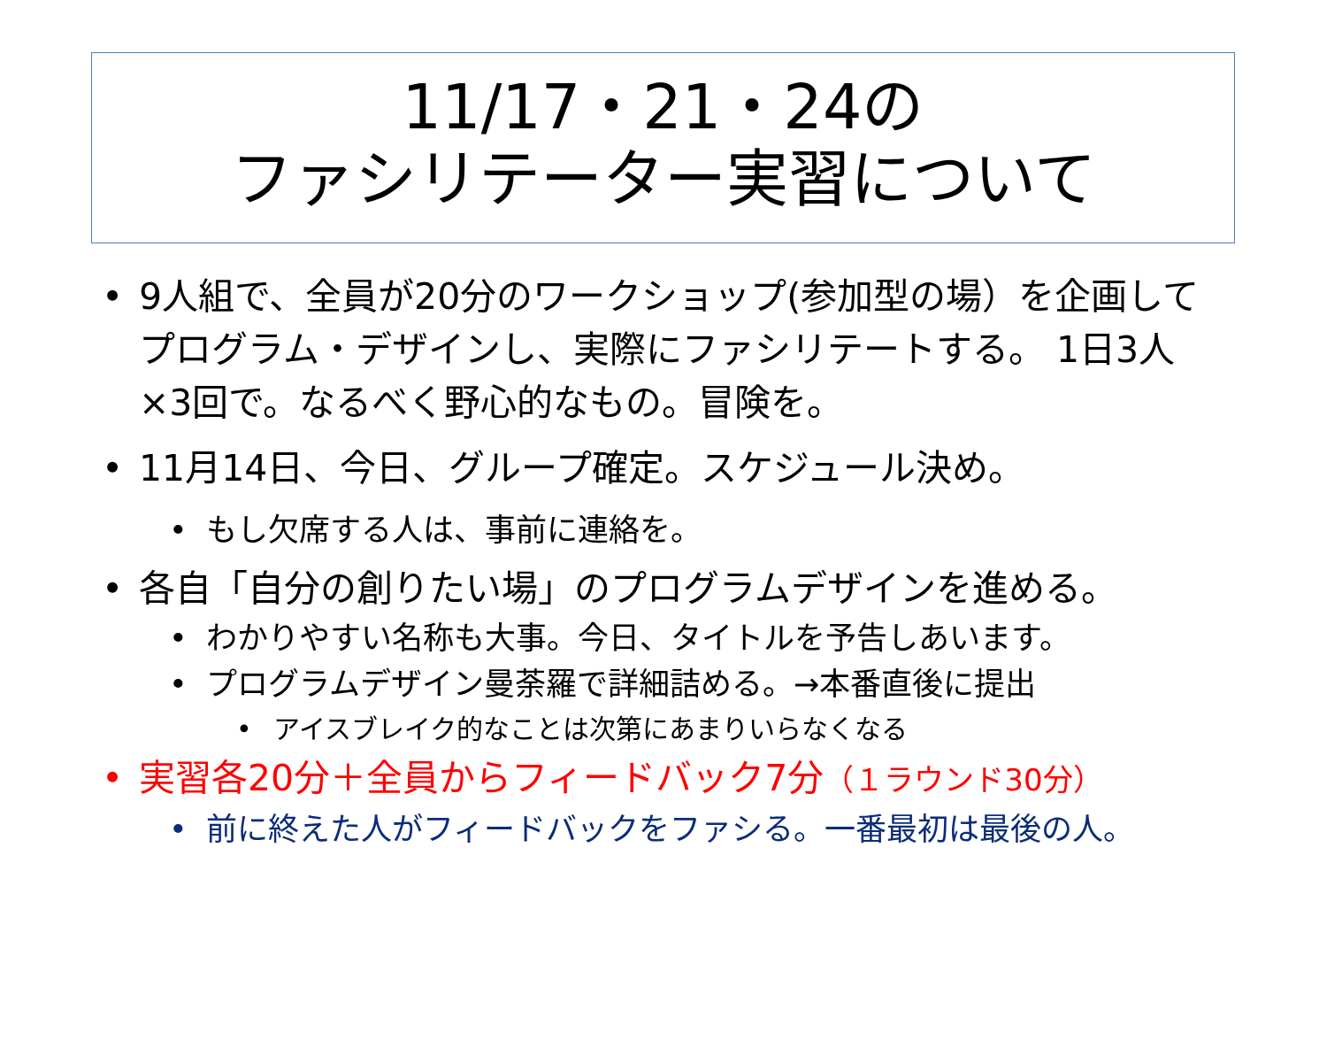11/17・21・24の
ファシリテーター実習について
• 9人組で、全員が20分のワークショップ(参加型の場）を企画してプログラム・デザインし、実際にファシリテートする。 1日3人×3回で。なるべく野心的なもの。冒険を。
• 11月14日、今日、グループ確定。スケジュール決め。
• もし欠席する人は、事前に連絡を。
• 各自「自分の創りたい場」のプログラムデザインを進める。
• わかりやすい名称も大事。今日、タイトルを予告しあいます。
• プログラムデザイン曼荼羅で詳細詰める。→本番直後に提出
• アイスブレイク的なことは次第にあまりいらなくなる
• 実習各20分＋全員からフィードバック7分（１ラウンド30分）
• 前に終えた人がフィードバックをファシる。一番最初は最後の人。